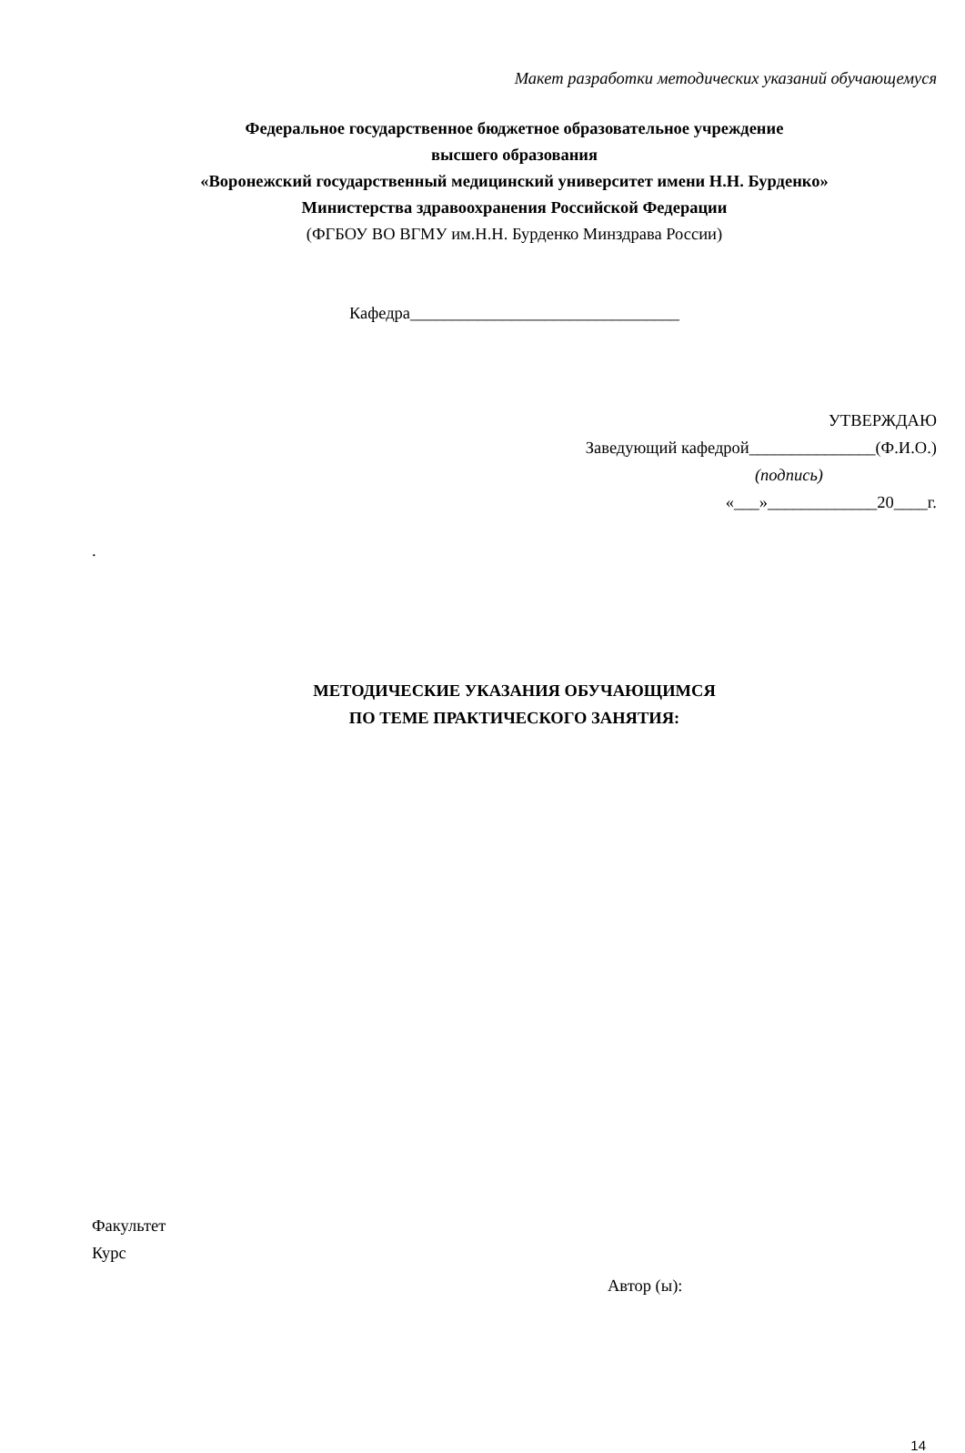Макет разработки методических указаний обучающемуся
Федеральное государственное бюджетное образовательное учреждение
высшего образования
«Воронежский государственный медицинский университет имени Н.Н. Бурденко»
Министерства здравоохранения Российской Федерации
(ФГБОУ ВО ВГМУ им.Н.Н. Бурденко Минздрава России)
Кафедра________________________________
УТВЕРЖДАЮ
Заведующий кафедрой_______________(Ф.И.О.)
(подпись)
«___»_____________20____г.
.
МЕТОДИЧЕСКИЕ УКАЗАНИЯ ОБУЧАЮЩИМСЯ
ПО ТЕМЕ ПРАКТИЧЕСКОГО ЗАНЯТИЯ:
Факультет
Курс
Автор (ы):
14